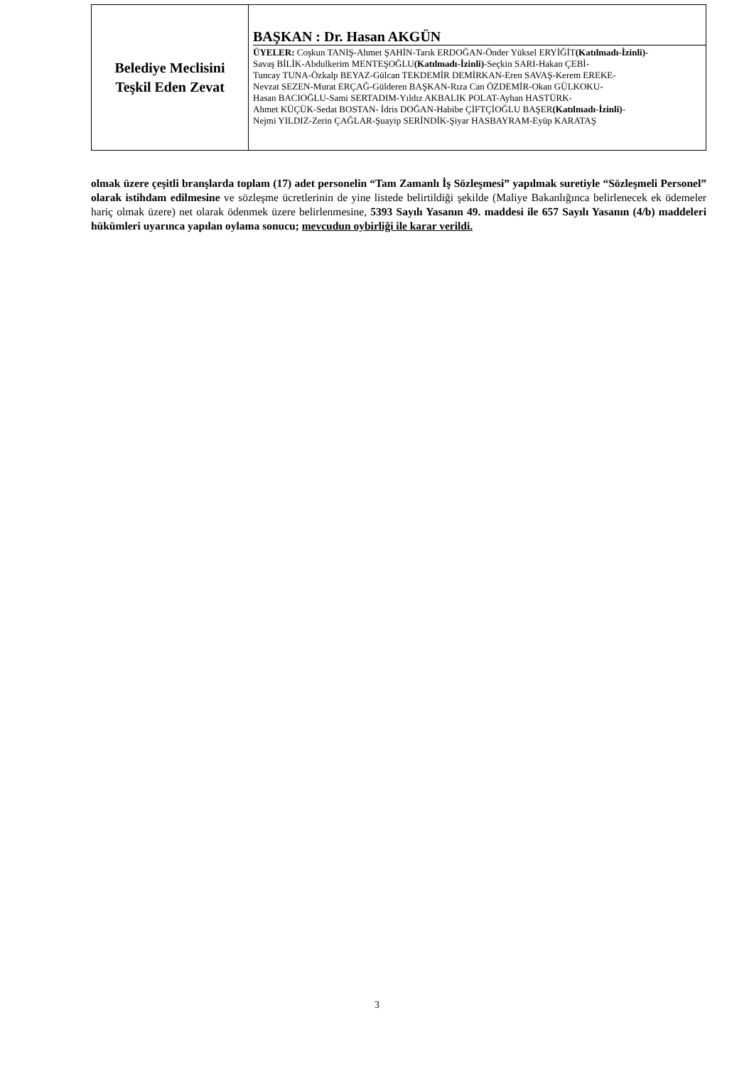| Belediye Meclisini Teşkil Eden Zevat | BAŞKAN : Dr. Hasan AKGÜN ÜYELER: Coşkun TANIŞ-Ahmet ŞAHİN-Tarık ERDOĞAN-Önder Yüksel ERYİĞİT (Katılmadı-İzinli) - Savaş BİLİK-Abdulkerim MENTEŞOĞLU (Katılmadı-İzinli) -Seçkin SARI-Hakan ÇEBİ- Tuncay TUNA-Özkalp BEYAZ-Gülcan TEKDEMİR DEMİRKAN-Eren SAVAŞ-Kerem EREKE- Nevzat SEZEN-Murat ERÇAĞ-Gülderen BAŞKAN-Rıza Can ÖZDEMİR-Okan GÜLKOKU- Hasan BACIOĞLU-Sami SERTADIM-Yıldız AKBALIK POLAT-Ayhan HASTÜRK- Ahmet KÜÇÜK-Sedat BOSTAN- İdris DOĞAN-Habibe ÇİFTÇİOĞLU BAŞER (Katılmadı-İzinli) - Nejmi YILDIZ-Zerin ÇAĞLAR-Şuayip SERİNDİK-Şiyar HASBAYRAM-Eyüp KARATAŞ |
olmak üzere çeşitli branşlarda toplam (17) adet personelin “Tam Zamanlı İş Sözleşmesi” yapılmak suretiyle “Sözleşmeli Personel” olarak istihdam edilmesine ve sözleşme ücretlerinin de yine listede belirtildiği şekilde (Maliye Bakanlığınca belirlenecek ek ödemeler hariç olmak üzere) net olarak ödenmek üzere belirlenmesine, 5393 Sayılı Yasanın 49. maddesi ile 657 Sayılı Yasanın (4/b) maddeleri hükümleri uyarınca yapılan oylama sonucu; mevcudun oybirliği ile karar verildi.
3